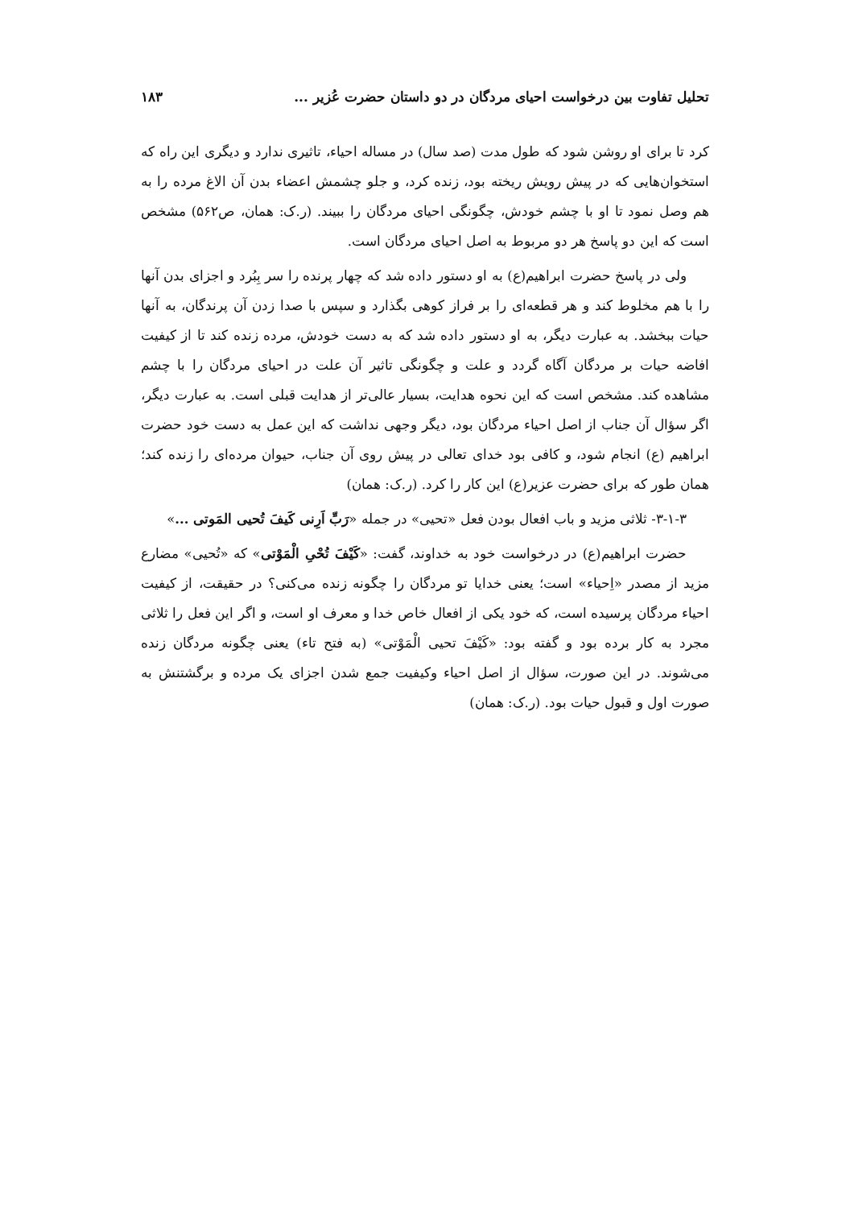تحلیل تفاوت بین درخواست احیای مردگان در دو داستان حضرت عُزیر ... ۱۸۳
کرد تا برای او روشن شود که طول مدت (صد سال) در مساله احیاء، تاثیری ندارد و دیگری این راه که استخوان‌هایی که در پیش رویش ریخته بود، زنده کرد، و جلو چشمش اعضاء بدن آن الاغ مرده را به هم وصل نمود تا او با چشم خودش، چگونگی احیای مردگان را ببیند. (ر.ک: همان، ص۵۶۲) مشخص است که این دو پاسخ هر دو مربوط به اصل احیای مردگان است.
ولی در پاسخ حضرت ابراهیم(ع) به او دستور داده شد که چهار پرنده را سر بِبُرد و اجزای بدن آنها را با هم مخلوط کند و هر قطعه‌ای را بر فراز کوهی بگذارد و سپس با صدا زدن آن پرندگان، به آنها حیات ببخشد. به عبارت دیگر، به او دستور داده شد که به دست خودش، مرده زنده کند تا از کیفیت افاضه حیات بر مردگان آگاه گردد و علت و چگونگی تاثیر آن علت در احیای مردگان را با چشم مشاهده کند. مشخص است که این نحوه هدایت، بسیار عالی‌تر از هدایت قبلی است. به عبارت دیگر، اگر سؤال آن جناب از اصل احیاء مردگان بود، دیگر وجهی نداشت که این عمل به دست خود حضرت ابراهیم (ع) انجام شود، و کافی بود خدای تعالی در پیش روی آن جناب، حیوان مرده‌ای را زنده کند؛ همان طور که برای حضرت عزیر(ع) این کار را کرد. (ر.ک: همان)
۳-۱-۳- ثلاثی مزید و باب افعال بودن فعل «تحیی» در جمله «رَبِّ اَرِنی کَیفَ تُحیی المَوتی ...»
حضرت ابراهیم(ع) در درخواست خود به خداوند، گفت: «کَیْفَ تُحْیِ الْمَوْتی» که «تُحیی» مضارع مزید از مصدر «اِحیاء» است؛ یعنی خدایا تو مردگان را چگونه زنده می‌کنی؟ در حقیقت، از کیفیت احیاء مردگان پرسیده است، که خود یکی از افعال خاص خدا و معرف او است، و اگر این فعل را ثلاثی مجرد به کار برده بود و گفته بود: «کَیْفَ تحیی الْمَوْتی» (به فتح تاء) یعنی چگونه مردگان زنده می‌شوند. در این صورت، سؤال از اصل احیاء وکیفیت جمع شدن اجزای یک مرده و برگشتنش به صورت اول و قبول حیات بود. (ر.ک: همان)